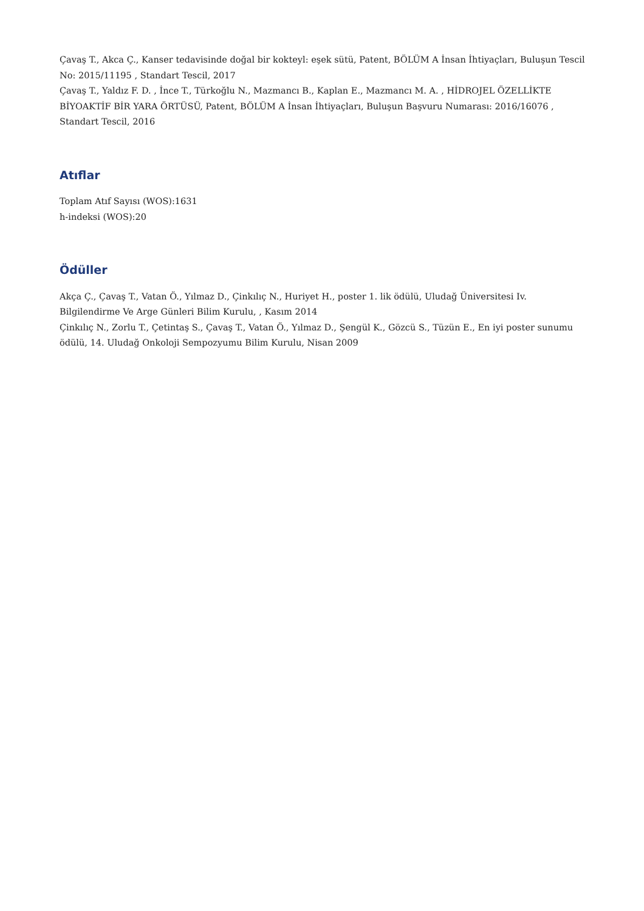Çavaş T., Akca Ç., Kanser tedavisinde doğal bir kokteyl: eşek sütü, Patent, BÖLÜM A İnsan İhtiyaçları, Buluşun Tescil No: 2015/11195 , Standart Tescil, 2017
Çavaş T., Yaldız F. D. , İnce T., Türkoğlu N., Mazmancı B., Kaplan E., Mazmancı M. A. , HİDROJEL ÖZELLİKTE BİYOAKTİF BİR YARA ÖRTÜSÜ, Patent, BÖLÜM A İnsan İhtiyaçları, Buluşun Başvuru Numarası: 2016/16076 , Standart Tescil, 2016
Atıflar
Toplam Atıf Sayısı (WOS):1631
h-indeksi (WOS):20
Ödüller
Akça Ç., Çavaş T., Vatan Ö., Yılmaz D., Çinkılıç N., Huriyet H., poster 1. lik ödülü, Uludağ Üniversitesi Iv. Bilgilendirme Ve Arge Günleri Bilim Kurulu, , Kasım 2014
Çinkılıç N., Zorlu T., Çetintaş S., Çavaş T., Vatan Ö., Yılmaz D., Şengül K., Gözcü S., Tüzün E., En iyi poster sunumu ödülü, 14. Uludağ Onkoloji Sempozyumu Bilim Kurulu, Nisan 2009